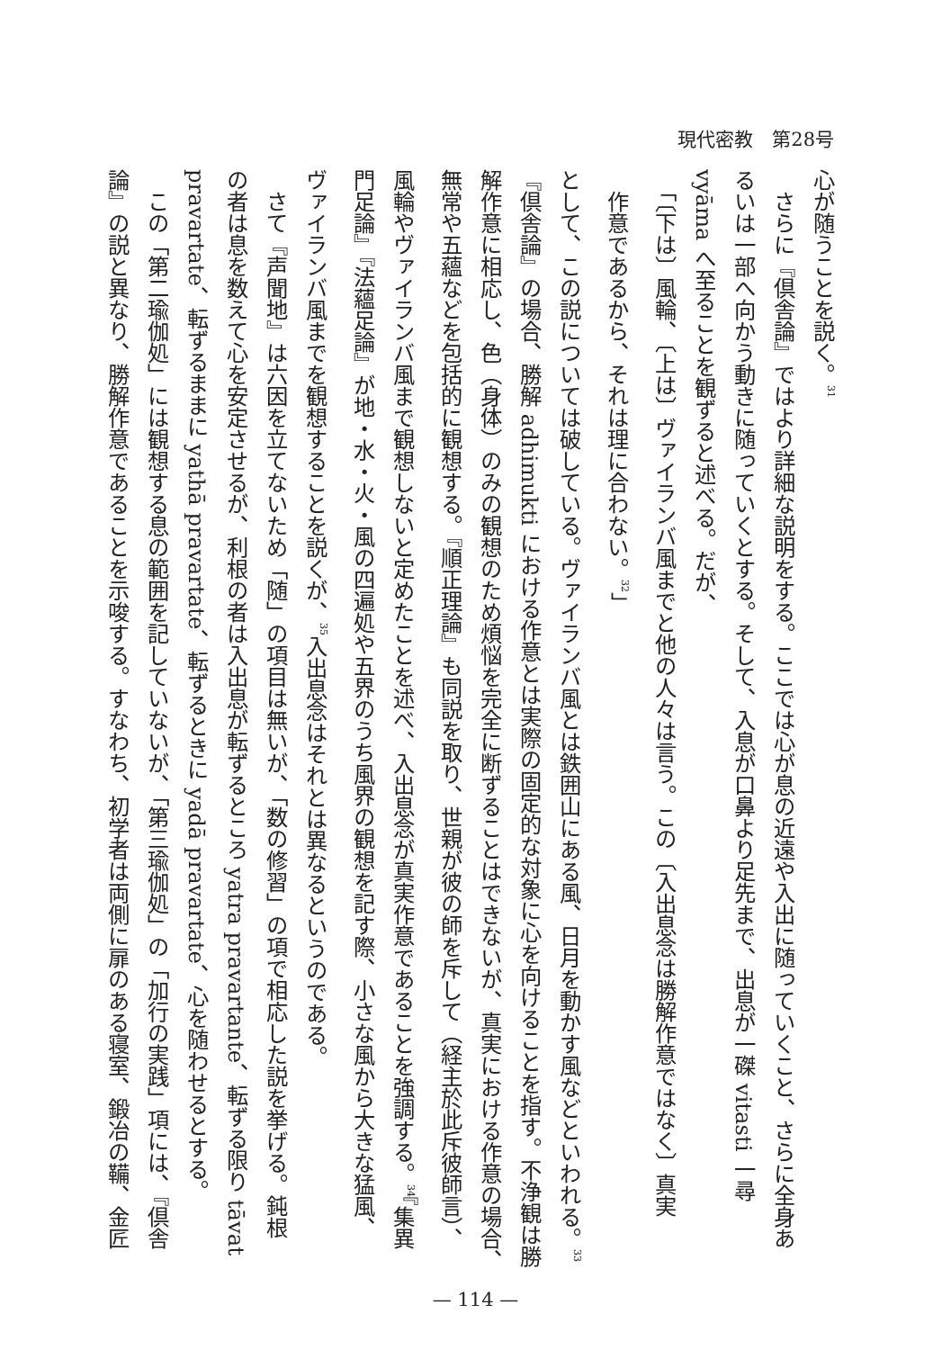現代密教　第28号
心が随うことを説く。<sup>31</sup>
　さらに『倶舎論』ではより詳細な説明をする。ここでは心が息の近遠や入出に随っていくこと、さらに全身あ
るいは一部へ向かう動きに随っていくとする。そして、入息が口鼻より足先まで、出息が一磔 vitasti 一尋
vyāma へ至ることを観ずると述べる。だが、
　「〔下は〕風輪、〔上は〕ヴァイランバ風までと他の人々は言う。この〔入出息念は勝解作意ではなく〕真実
　作意であるから、それは理に合わない。<sup>32</sup>」
として、この説については破している。ヴァイランバ風とは鉄囲山にある風、日月を動かす風などといわれる。<sup>33</sup>
『倶舎論』の場合、勝解 adhimukti における作意とは実際の固定的な対象に心を向けることを指す。不浄観は勝
解作意に相応し、色（身体）のみの観想のため煩悩を完全に断ずることはできないが、真実における作意の場合、
無常や五蘊などを包括的に観想する。『順正理論』も同説を取り、世親が彼の師を斥して（経主於此斥彼師言）、
風輪やヴァイランバ風まで観想しないと定めたことを述べ、入出息念が真実作意であることを強調する。<sup>34</sup>『集異
門足論』『法蘊足論』が地・水・火・風の四遍処や五界のうち風界の観想を記す際、小さな風から大きな猛風、
ヴァイランバ風までを観想することを説くが、<sup>35</sup>入出息念はそれとは異なるというのである。
　さて『声聞地』は六因を立てないため「随」の項目は無いが、「数の修習」の項で相応した説を挙げる。鈍根
の者は息を数えて心を安定させるが、利根の者は入出息が転ずるところ yatra pravartante、転ずる限り tāvat
pravartate、転ずるままに yathā pravartate、転ずるときに yadā pravartate、心を随わせるとする。
　この「第二瑜伽処」には観想する息の範囲を記していないが、「第三瑜伽処」の「加行の実践」項には、『倶舎
論』の説と異なり、勝解作意であることを示唆する。すなわち、初学者は両側に扉のある寝室、鍛冶の鞴、金匠
— 114 —